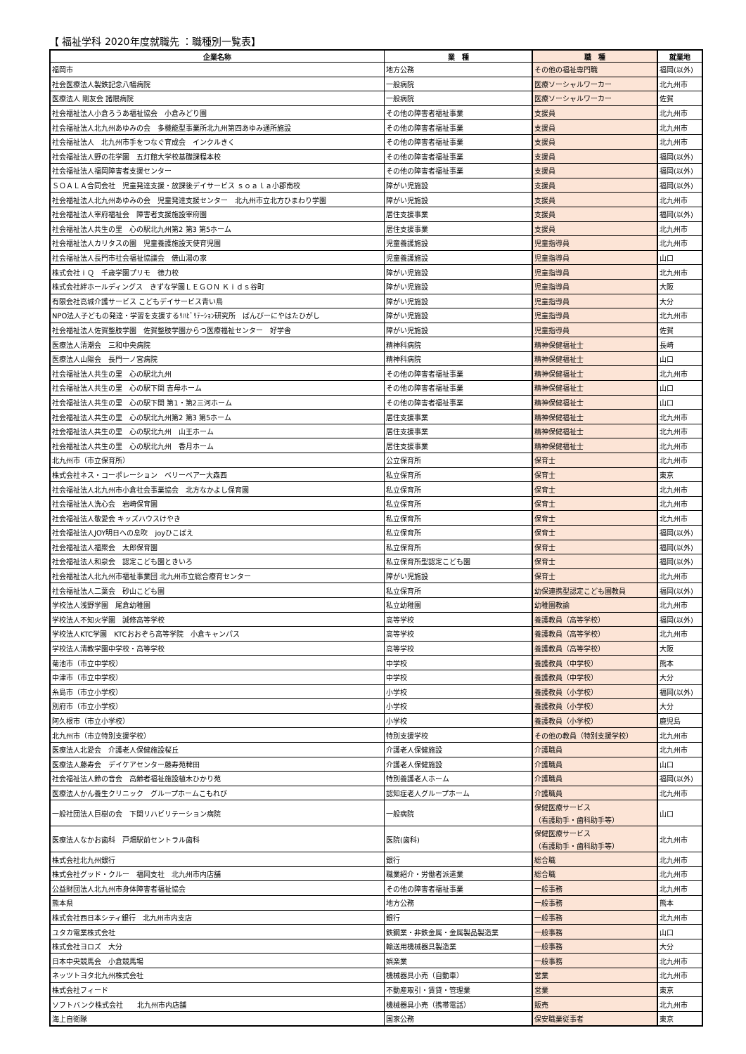【 福祉学科 2020年度就職先 ：職種別一覧表】
| 企業名称 | 業 種 | 職 種 | 就業地 |
| --- | --- | --- | --- |
| 福岡市 | 地方公務 | その他の福祉専門職 | 福岡(以外) |
| 社会医療法人製鉄記念八幡病院 | 一般病院 | 医療ソーシャルワーカー | 北九州市 |
| 医療法人 剛友会 諸隈病院 | 一般病院 | 医療ソーシャルワーカー | 佐賀 |
| 社会福祉法人小倉ろうあ福祉協会 小倉みどり園 | その他の障害者福祉事業 | 支援員 | 北九州市 |
| 社会福祉法人北九州あゆみの会 多機能型事業所北九州第四あゆみ通所施設 | その他の障害者福祉事業 | 支援員 | 北九州市 |
| 社会福祉法人 北九州市手をつなぐ育成会 インクルきく | その他の障害者福祉事業 | 支援員 | 北九州市 |
| 社会福祉法人野の花学園 五灯館大学校基礎課程本校 | その他の障害者福祉事業 | 支援員 | 福岡(以外) |
| 社会福祉法人福岡障害者支援センター | その他の障害者福祉事業 | 支援員 | 福岡(以外) |
| ＳＯＡＬＡ合同会社 児童発達支援・放課後デイサービス ｓｏａｌａ小郡南校 | 障がい児施設 | 支援員 | 福岡(以外) |
| 社会福祉法人北九州あゆみの会 児童発達支援センター 北九州市立北方ひまわり学園 | 障がい児施設 | 支援員 | 北九州市 |
| 社会福祉法人宰府福祉会 障害者支援施設宰府園 | 居住支援事業 | 支援員 | 福岡(以外) |
| 社会福祉法人共生の里 心の駅北九州第2 第3 第5ホーム | 居住支援事業 | 支援員 | 北九州市 |
| 社会福祉法人カリタスの園 児童養護施設天使育児園 | 児童養護施設 | 児童指導員 | 北九州市 |
| 社会福祉法人長門市社会福祉協議会 俵山湯の家 | 児童養護施設 | 児童指導員 | 山口 |
| 株式会社ｉＱ 千歳学園プリモ 徳力校 | 障がい児施設 | 児童指導員 | 北九州市 |
| 株式会社絆ホールディングス きずな学園ＬＥＧＯＮ Ｋｉｄｓ谷町 | 障がい児施設 | 児童指導員 | 大阪 |
| 有限会社高城介護サービス こどもデイサービス青い鳥 | 障がい児施設 | 児童指導員 | 大分 |
| NPO法人子どもの発達・学習を支援するﾘﾊﾋﾞﾘﾃｰｼｮﾝ研究所 ばんびーにやはたひがし | 障がい児施設 | 児童指導員 | 北九州市 |
| 社会福祉法人佐賀整肢学園 佐賀整肢学園からつ医療福祉センター 好学舎 | 障がい児施設 | 児童指導員 | 佐賀 |
| 医療法人清潮会 三和中央病院 | 精神科病院 | 精神保健福祉士 | 長崎 |
| 医療法人山陽会 長門一ノ宮病院 | 精神科病院 | 精神保健福祉士 | 山口 |
| 社会福祉法人共生の里 心の駅北九州 | その他の障害者福祉事業 | 精神保健福祉士 | 北九州市 |
| 社会福祉法人共生の里 心の駅下関 吉母ホーム | その他の障害者福祉事業 | 精神保健福祉士 | 山口 |
| 社会福祉法人共生の里 心の駅下関 第1・第2三河ホーム | その他の障害者福祉事業 | 精神保健福祉士 | 山口 |
| 社会福祉法人共生の里 心の駅北九州第2 第3 第5ホーム | 居住支援事業 | 精神保健福祉士 | 北九州市 |
| 社会福祉法人共生の里 心の駅北九州 山王ホーム | 居住支援事業 | 精神保健福祉士 | 北九州市 |
| 社会福祉法人共生の里 心の駅北九州 香月ホーム | 居住支援事業 | 精神保健福祉士 | 北九州市 |
| 北九州市（市立保育所） | 公立保育所 | 保育士 | 北九州市 |
| 株式会社ネス・コーポレーション ベリーベアー大森西 | 私立保育所 | 保育士 | 東京 |
| 社会福祉法人北九州市小倉社会事業協会 北方なかよし保育園 | 私立保育所 | 保育士 | 北九州市 |
| 社会福祉法人洗心会 岩崎保育園 | 私立保育所 | 保育士 | 北九州市 |
| 社会福祉法人敬愛会 キッズハウスけやき | 私立保育所 | 保育士 | 北九州市 |
| 社会福祉法人JOY明日への息吹 joyひこばえ | 私立保育所 | 保育士 | 福岡(以外) |
| 社会福祉法人福聚会 太郎保育園 | 私立保育所 | 保育士 | 福岡(以外) |
| 社会福祉法人和泉会 認定こども園ときいろ | 私立保育所型認定こども園 | 保育士 | 福岡(以外) |
| 社会福祉法人北九州市福祉事業団 北九州市立総合療育センター | 障がい児施設 | 保育士 | 北九州市 |
| 社会福祉法人二葉会 砂山こども園 | 私立保育所 | 幼保連携型認定こども園教員 | 福岡(以外) |
| 学校法人浅野学園 尾倉幼稚園 | 私立幼稚園 | 幼稚園教諭 | 北九州市 |
| 学校法人不知火学園 誠修高等学校 | 高等学校 | 養護教員（高等学校） | 福岡(以外) |
| 学校法人KTC学園 KTCおおぞら高等学院 小倉キャンパス | 高等学校 | 養護教員（高等学校） | 北九州市 |
| 学校法人清教学園中学校・高等学校 | 高等学校 | 養護教員（高等学校） | 大阪 |
| 菊池市（市立中学校） | 中学校 | 養護教員（中学校） | 熊本 |
| 中津市（市立中学校） | 中学校 | 養護教員（中学校） | 大分 |
| 糸島市（市立小学校） | 小学校 | 養護教員（小学校） | 福岡(以外) |
| 別府市（市立小学校） | 小学校 | 養護教員（小学校） | 大分 |
| 阿久根市（市立小学校） | 小学校 | 養護教員（小学校） | 鹿児島 |
| 北九州市（市立特別支援学校） | 特別支援学校 | その他の教員（特別支援学校） | 北九州市 |
| 医療法人北愛会 介護老人保健施設桜丘 | 介護老人保健施設 | 介護職員 | 北九州市 |
| 医療法人藤寿会 デイケアセンター藤寿苑稗田 | 介護老人保健施設 | 介護職員 | 山口 |
| 社会福祉法人鈴の音会 高齢者福祉施設植木ひかり苑 | 特別養護老人ホーム | 介護職員 | 福岡(以外) |
| 医療法人かん養生クリニック グループホームこもれび | 認知症老人グループホーム | 介護職員 | 北九州市 |
| 一般社団法人巨樹の会 下関リハビリテーション病院 | 一般病院 | 保健医療サービス （看護助手・歯科助手等） | 山口 |
| 医療法人なかお歯科 戸畑駅前セントラル歯科 | 医院(歯科) | 保健医療サービス （看護助手・歯科助手等） | 北九州市 |
| 株式会社北九州銀行 | 銀行 | 総合職 | 北九州市 |
| 株式会社グッド・クルー 福岡支社 北九州市内店舗 | 職業紹介・労働者派遣業 | 総合職 | 北九州市 |
| 公益財団法人北九州市身体障害者福祉協会 | その他の障害者福祉事業 | 一般事務 | 北九州市 |
| 熊本県 | 地方公務 | 一般事務 | 熊本 |
| 株式会社西日本シティ銀行 北九州市内支店 | 銀行 | 一般事務 | 北九州市 |
| ユタカ電業株式会社 | 鉄鋼業・非鉄金属・金属製品製造業 | 一般事務 | 山口 |
| 株式会社ヨロズ 大分 | 輸送用機械器具製造業 | 一般事務 | 大分 |
| 日本中央競馬会 小倉競馬場 | 娯楽業 | 一般事務 | 北九州市 |
| ネッツトヨタ北九州株式会社 | 機械器具小売（自動車） | 営業 | 北九州市 |
| 株式会社フィード | 不動産取引・賃貸・管理業 | 営業 | 東京 |
| ソフトバンク株式会社 北九州市内店舗 | 機械器具小売（携帯電話） | 販売 | 北九州市 |
| 海上自衛隊 | 国家公務 | 保安職業従事者 | 東京 |